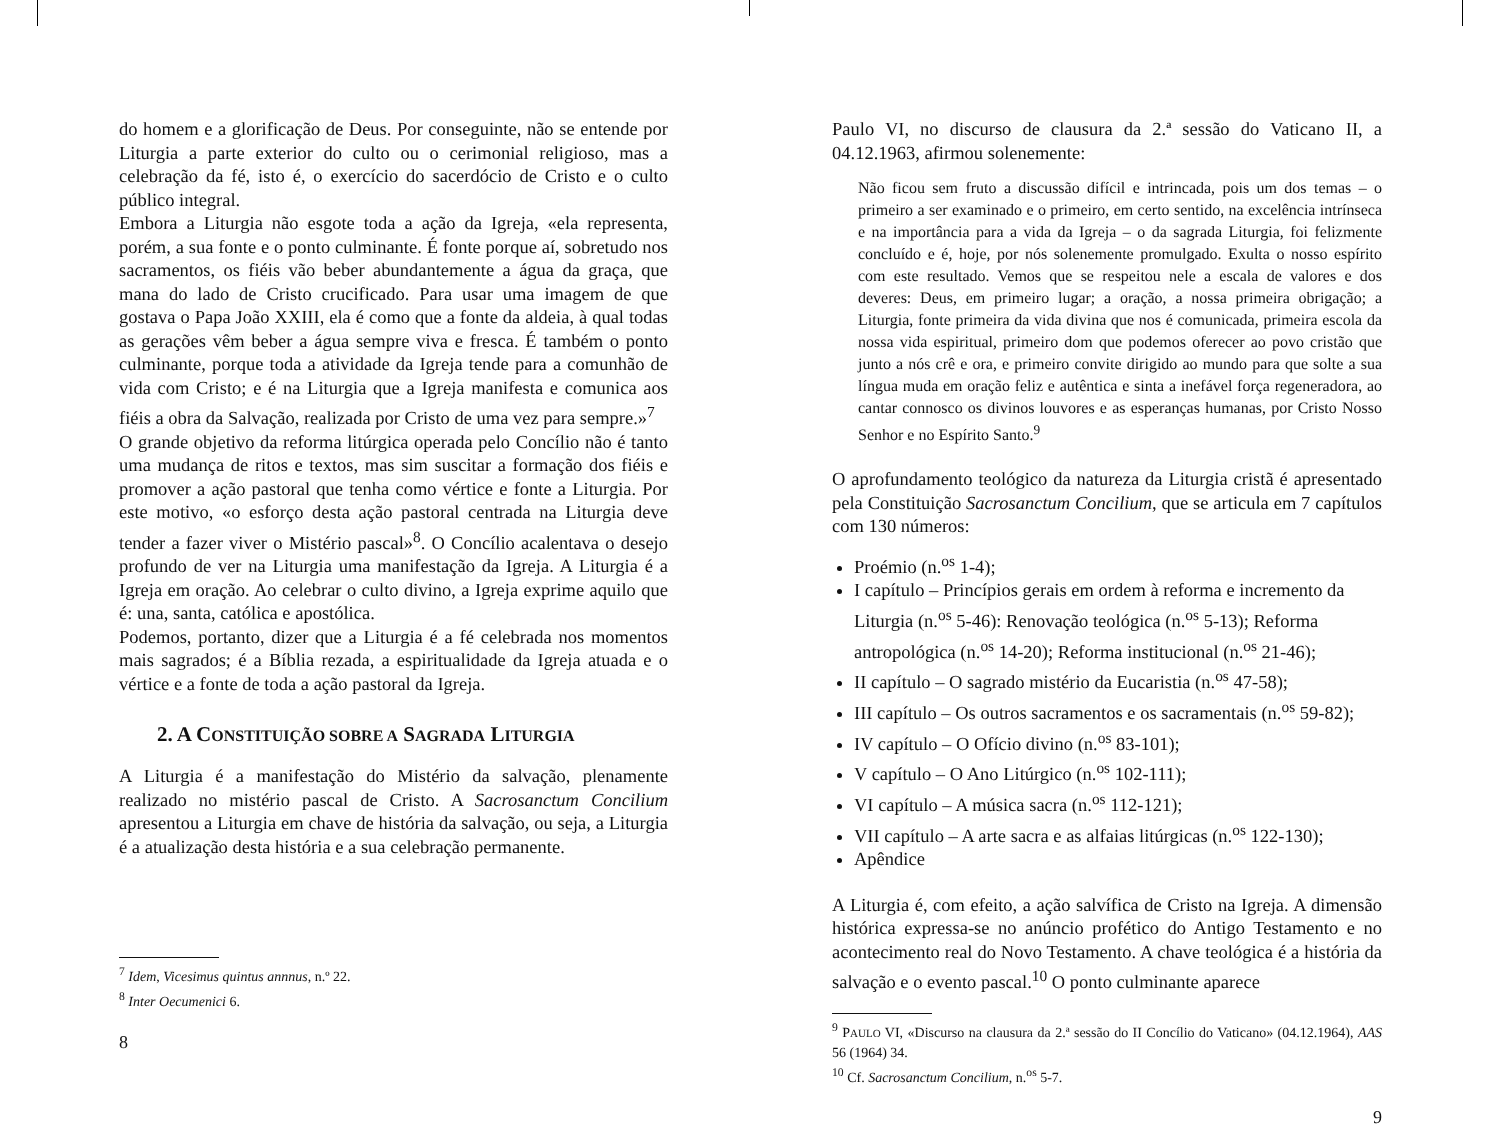do homem e a glorificação de Deus. Por conseguinte, não se entende por Liturgia a parte exterior do culto ou o cerimonial religioso, mas a celebração da fé, isto é, o exercício do sacerdócio de Cristo e o culto público integral.
Embora a Liturgia não esgote toda a ação da Igreja, «ela representa, porém, a sua fonte e o ponto culminante. É fonte porque aí, sobretudo nos sacramentos, os fiéis vão beber abundantemente a água da graça, que mana do lado de Cristo crucificado. Para usar uma imagem de que gostava o Papa João XXIII, ela é como que a fonte da aldeia, à qual todas as gerações vêm beber a água sempre viva e fresca. É também o ponto culminante, porque toda a atividade da Igreja tende para a comunhão de vida com Cristo; e é na Liturgia que a Igreja manifesta e comunica aos fiéis a obra da Salvação, realizada por Cristo de uma vez para sempre.»<sup>7</sup>
O grande objetivo da reforma litúrgica operada pelo Concílio não é tanto uma mudança de ritos e textos, mas sim suscitar a formação dos fiéis e promover a ação pastoral que tenha como vértice e fonte a Liturgia. Por este motivo, «o esforço desta ação pastoral centrada na Liturgia deve tender a fazer viver o Mistério pascal»<sup>8</sup>. O Concílio acalentava o desejo profundo de ver na Liturgia uma manifestação da Igreja. A Liturgia é a Igreja em oração. Ao celebrar o culto divino, a Igreja exprime aquilo que é: una, santa, católica e apostólica.
Podemos, portanto, dizer que a Liturgia é a fé celebrada nos momentos mais sagrados; é a Bíblia rezada, a espiritualidade da Igreja atuada e o vértice e a fonte de toda a ação pastoral da Igreja.
2. A CONSTITUIÇÃO SOBRE A SAGRADA LITURGIA
A Liturgia é a manifestação do Mistério da salvação, plenamente realizado no mistério pascal de Cristo. A Sacrosanctum Concilium apresentou a Liturgia em chave de história da salvação, ou seja, a Liturgia é a atualização desta história e a sua celebração permanente.
<sup>7</sup> Idem, Vicesimus quintus annnus, n.º 22.
<sup>8</sup> Inter Oecumenici 6.
8
Paulo VI, no discurso de clausura da 2.ª sessão do Vaticano II, a 04.12.1963, afirmou solenemente:
Não ficou sem fruto a discussão difícil e intrincada, pois um dos temas – o primeiro a ser examinado e o primeiro, em certo sentido, na excelência intrínseca e na importância para a vida da Igreja – o da sagrada Liturgia, foi felizmente concluído e é, hoje, por nós solenemente promulgado. Exulta o nosso espírito com este resultado. Vemos que se respeitou nele a escala de valores e dos deveres: Deus, em primeiro lugar; a oração, a nossa primeira obrigação; a Liturgia, fonte primeira da vida divina que nos é comunicada, primeira escola da nossa vida espiritual, primeiro dom que podemos oferecer ao povo cristão que junto a nós crê e ora, e primeiro convite dirigido ao mundo para que solte a sua língua muda em oração feliz e autêntica e sinta a inefável força regeneradora, ao cantar connosco os divinos louvores e as esperanças humanas, por Cristo Nosso Senhor e no Espírito Santo.<sup>9</sup>
O aprofundamento teológico da natureza da Liturgia cristã é apresentado pela Constituição Sacrosanctum Concilium, que se articula em 7 capítulos com 130 números:
Proémio (n.<sup>os</sup> 1-4);
I capítulo – Princípios gerais em ordem à reforma e incremento da Liturgia (n.<sup>os</sup> 5-46): Renovação teológica (n.<sup>os</sup> 5-13); Reforma antropológica (n.<sup>os</sup> 14-20); Reforma institucional (n.<sup>os</sup> 21-46);
II capítulo – O sagrado mistério da Eucaristia (n.<sup>os</sup> 47-58);
III capítulo – Os outros sacramentos e os sacramentais (n.<sup>os</sup> 59-82);
IV capítulo – O Ofício divino (n.<sup>os</sup> 83-101);
V capítulo – O Ano Litúrgico (n.<sup>os</sup> 102-111);
VI capítulo – A música sacra (n.<sup>os</sup> 112-121);
VII capítulo – A arte sacra e as alfaias litúrgicas (n.<sup>os</sup> 122-130);
Apêndice
A Liturgia é, com efeito, a ação salvífica de Cristo na Igreja. A dimensão histórica expressa-se no anúncio profético do Antigo Testamento e no acontecimento real do Novo Testamento. A chave teológica é a história da salvação e o evento pascal.<sup>10</sup> O ponto culminante aparece
<sup>9</sup> PAULO VI, «Discurso na clausura da 2.ª sessão do II Concílio do Vaticano» (04.12.1964), AAS 56 (1964) 34.
<sup>10</sup> Cf. Sacrosanctum Concilium, n.<sup>os</sup> 5-7.
9